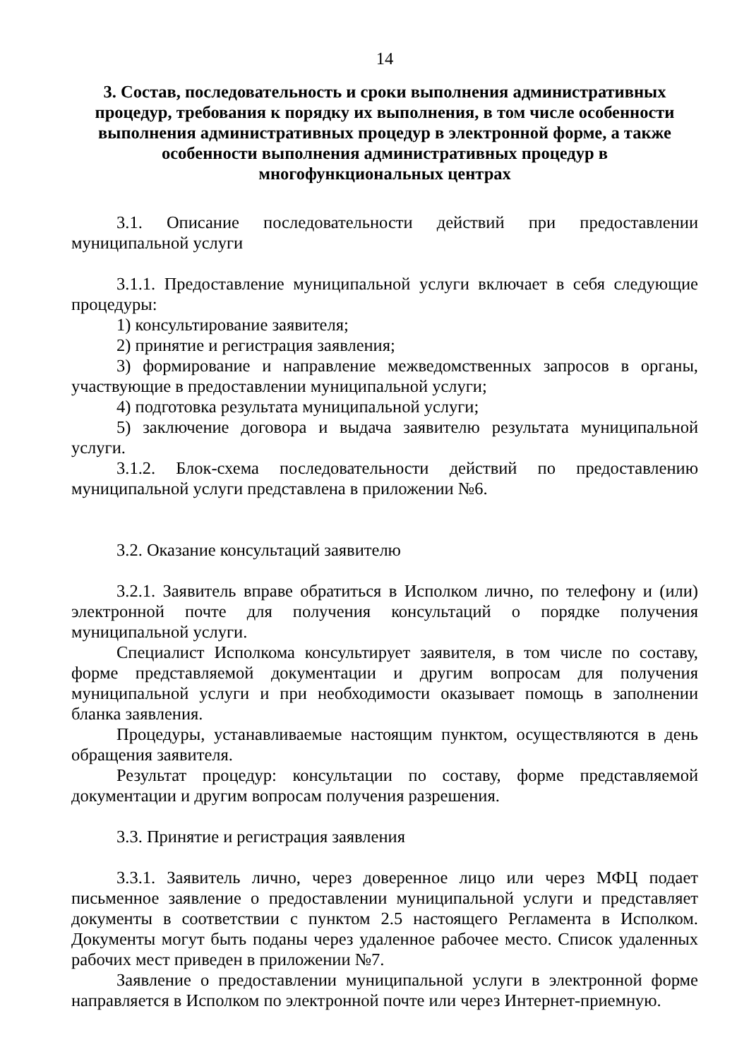14
3. Состав, последовательность и сроки выполнения административных процедур, требования к порядку их выполнения, в том числе особенности выполнения административных процедур в электронной форме, а также особенности выполнения административных процедур в многофункциональных центрах
3.1. Описание последовательности действий при предоставлении муниципальной услуги
3.1.1. Предоставление муниципальной услуги включает в себя следующие процедуры:
1) консультирование заявителя;
2) принятие и регистрация заявления;
3) формирование и направление межведомственных запросов в органы, участвующие в предоставлении муниципальной услуги;
4) подготовка результата муниципальной услуги;
5) заключение договора и выдача заявителю результата муниципальной услуги.
3.1.2. Блок-схема последовательности действий по предоставлению муниципальной услуги представлена в приложении №6.
3.2. Оказание консультаций заявителю
3.2.1. Заявитель вправе обратиться в Исполком лично, по телефону и (или) электронной почте для получения консультаций о порядке получения муниципальной услуги.
Специалист Исполкома консультирует заявителя, в том числе по составу, форме представляемой документации и другим вопросам для получения муниципальной услуги и при необходимости оказывает помощь в заполнении бланка заявления.
Процедуры, устанавливаемые настоящим пунктом, осуществляются в день обращения заявителя.
Результат процедур: консультации по составу, форме представляемой документации и другим вопросам получения разрешения.
3.3. Принятие и регистрация заявления
3.3.1. Заявитель лично, через доверенное лицо или через МФЦ подает письменное заявление о предоставлении муниципальной услуги и представляет документы в соответствии с пунктом 2.5 настоящего Регламента в Исполком. Документы могут быть поданы через удаленное рабочее место. Список удаленных рабочих мест приведен в приложении №7.
Заявление о предоставлении муниципальной услуги в электронной форме направляется в Исполком по электронной почте или через Интернет-приемную.